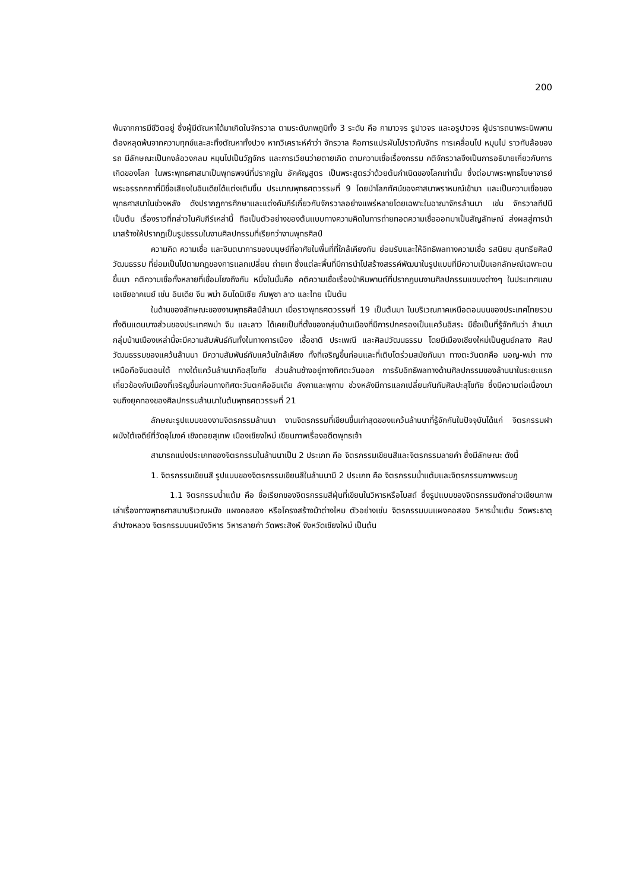200
พ้นจากการมีชีวิตอยู่ ซึ่งผู้มีตัณหาได้มาเกิดในจักรวาล ตามระดับภพภูมิทั้ง 3 ระดับ คือ กามาวจร รูปาวจร และอรูปาวจร ผู้ปรารถนาพระนิพพานต้องหลุดพ้นจากความทุกข์และละทิ้งตัณหาทั้งปวง หากวิเคราะห์คำว่า จักรวาล คือการแปรผันไปราวกับจักร การเคลื่อนไป หมุนไป ราวกับล้อของรถ มีลักษณะเป็นกงล้อวงกลม หมุนไปเป็นวัฏจักร และการเวียนว่ายตายเกิด ตามความเชื่อเรื่องกรรม คติจักรวาลจึงเป็นการอธิบายเกี่ยวกับการเกิดของโลก ในพระพุทธศาสนาเป็นพุทธพจน์ที่ปรากฏใน อัคคัญสูตร เป็นพระสูตรว่าด้วยต้นกำเนิดของโลกเท่านั้น ซึ่งต่อมาพระพุทธโฆษาจารย์ พระอรรถกถาที่มีชื่อเสียงในอินเดียได้แต่งเติมขึ้น ประมาณพุทธศตวรรษที่ 9 โดยนำโลกทัศน์ของศาสนาพราหมณ์เข้ามา และเป็นความเชื่อของพุทธศาสนาในช่วงหลัง ดังปรากฏการศึกษาและแต่งคัมภีร์เกี่ยวกับจักรวาลอย่างแพร่หลายโดยเฉพาะในอาณาจักรล้านนา เช่น จักรวาลทีปนี เป็นต้น เรื่องราวที่กล่าวในคัมภีร์เหล่านี้ ถือเป็นตัวอย่างของต้นแบบทางความคิดในการถ่ายทอดความเชื่อออกมาเป็นสัญลักษณ์ ส่งผลสู่การนำมาสร้างให้ปรากฏเป็นรูปธรรมในงานศิลปกรรมที่เรียกว่างานพุทธศิลป์
ความคิด ความเชื่อ และจินตนาการของมนุษย์ที่อาศัยในพื้นที่ที่ใกล้เคียงกัน ย่อมรับและให้อิทธิพลทางความเชื่อ รสนิยม สุนทรียศิลป์ วัฒนธรรม ที่ย่อมเป็นไปตามกฎของการแลกเปลี่ยน ถ่ายเท ซึ่งแต่ละพื้นที่มีการนำไปสร้างสรรค์พัฒนาในรูปแบบที่มีความเป็นเอกลักษณ์เฉพาะตนขึ้นมา คติความเชื่อทั้งหลายที่เชื่อมโยงถึงกัน หนึ่งในนั้นคือ คติความเชื่อเรื่องป่าหิมพานต์ที่ปรากฏบนงานศิลปกรรมแขนงต่างๆ ในประเทศแถบเอเชียอาคเนย์ เช่น อินเดีย จีน พม่า อินโดนิเซีย กัมพูชา ลาว และไทย เป็นต้น
ในด้านของลักษณะของงานพุทธศิลป์ล้านนา เมื่อราวพุทธศตวรรษที่ 19 เป็นต้นมา ในบริเวณภาคเหนือตอนบนของประเทศไทยรวมทั้งดินแดนบางส่วนของประเทศพม่า จีน และลาว ได้เคยเป็นที่ตั้งของกลุ่มบ้านเมืองที่มีการปกครองเป็นแคว้นอิสระ มีชื่อเป็นที่รู้จักกันว่า ล้านนา กลุ่มบ้านเมืองเหล่านี้จะมีความสัมพันธ์กันทั้งในทางการเมือง เชื้อชาติ ประเพณี และศิลปวัฒนธรรม โดยมีเมืองเชียงใหม่เป็นศูนย์กลาง ศิลปวัฒนธรรมของแคว้นล้านนา มีความสัมพันธ์กับแคว้นใกล้เคียง ทั้งที่เจริญขึ้นก่อนและที่เติบโตร่วมสมัยกันมา ทางตะวันตกคือ มอญ-พม่า ทางเหนือคือจีนตอนใต้ ทางใต้แคว้นล้านนาคือสุโขทัย ส่วนล้านช้างอยู่ทางทิศตะวันออก การรับอิทธิพลทางด้านศิลปกรรมของล้านนาในระยะแรก เกี่ยวข้องกับเมืองที่เจริญขึ้นก่อนทางทิศตะวันตกคืออินเดีย ลังกาและพุกาม ช่วงหลังมีการแลกเปลี่ยนกันกับศิลปะสุโขทัย ซึ่งมีความต่อเนื่องมาจนถึงยุคทองของศิลปกรรมล้านนาในต้นพุทธศตวรรษที่ 21
ลักษณะรูปแบบของงานจิตรกรรมล้านนา งานจิตรกรรมที่เขียนขึ้นเก่าสุดของแคว้นล้านนาที่รู้จักกันในปัจจุบันได้แก่ จิตรกรรมฝาผนังใต้เจดีย์ที่วัดอุโมงค์ เชิงดอยสุเทพ เมืองเชียงใหม่ เขียนภาพเรื่องอดีตพุทธเจ้า
สามารถแบ่งประเภทของจิตรกรรมในล้านนาเป็น 2 ประเภท คือ จิตรกรรมเขียนสีและจิตรกรรมลายคำ ซึ่งมีลักษณะ ดังนี้
1. จิตรกรรมเขียนสี รูปแบบของจิตรกรรมเขียนสีในล้านนามี 2 ประเภท คือ จิตรกรรมน้ำแต้มและจิตรกรรมภาพพระบฏ
1.1 จิตรกรรมน้ำแต้ม คือ ชื่อเรียกของจิตรกรรมสีฝุ่นที่เขียนในวิหารหรือโบสถ์ ซึ่งรูปแบบของจิตรกรรมดังกล่าวเขียนภาพเล่าเรื่องทางพุทธศาสนาบริเวณผนัง แผงคอสอง หรือโครงสร้างม้าต่างไหม ตัวอย่างเช่น จิตรกรรมบนแผงคอสอง วิหารน้ำแต้ม วัดพระธาตุลำปางหลวง จิตรกรรมบนผนังวิหาร วิหารลายคำ วัดพระสิงห์ จังหวัดเชียงใหม่ เป็นต้น